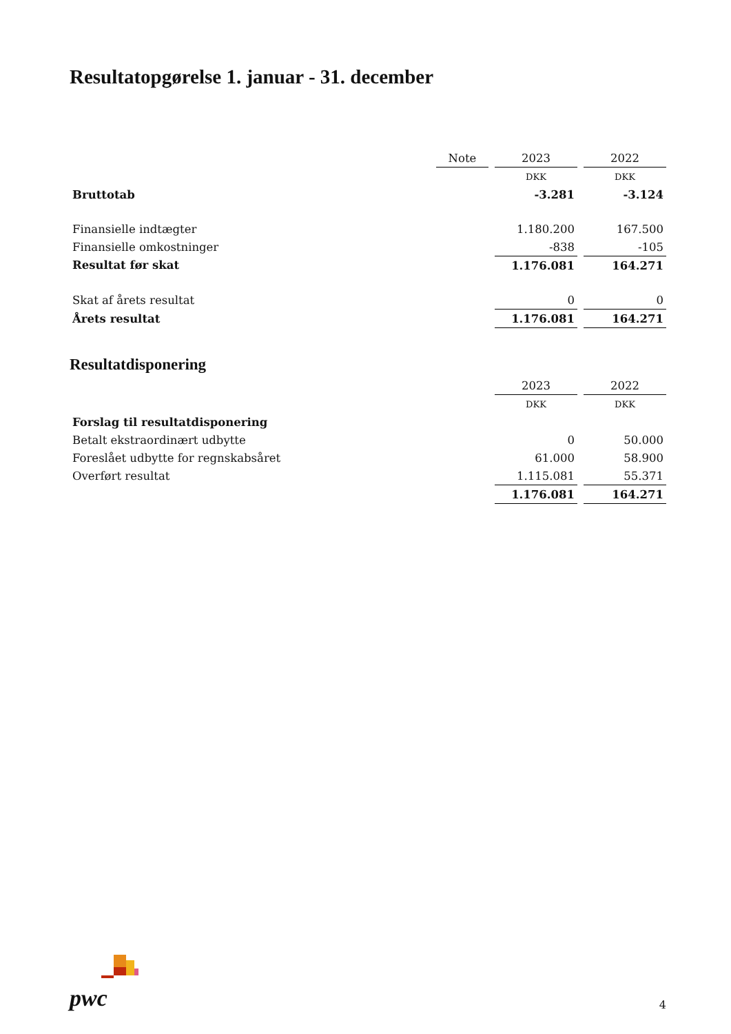Resultatopgørelse 1. januar - 31. december
| | Note | 2023 | 2022 |
| | | DKK | DKK |
| Bruttotab | | -3.281 | -3.124 |
| Finansielle indtægter | | 1.180.200 | 167.500 |
| Finansielle omkostninger | | -838 | -105 |
| Resultat før skat | | 1.176.081 | 164.271 |
| Skat af årets resultat | | 0 | 0 |
| Årets resultat | | 1.176.081 | 164.271 |
Resultatdisponering
| | | 2023 | 2022 |
| | | DKK | DKK |
| Forslag til resultatdisponering | | | |
| Betalt ekstraordinært udbytte | | 0 | 50.000 |
| Foreslået udbytte for regnskabsåret | | 61.000 | 58.900 |
| Overført resultat | | 1.115.081 | 55.371 |
| | | 1.176.081 | 164.271 |
pwc
4